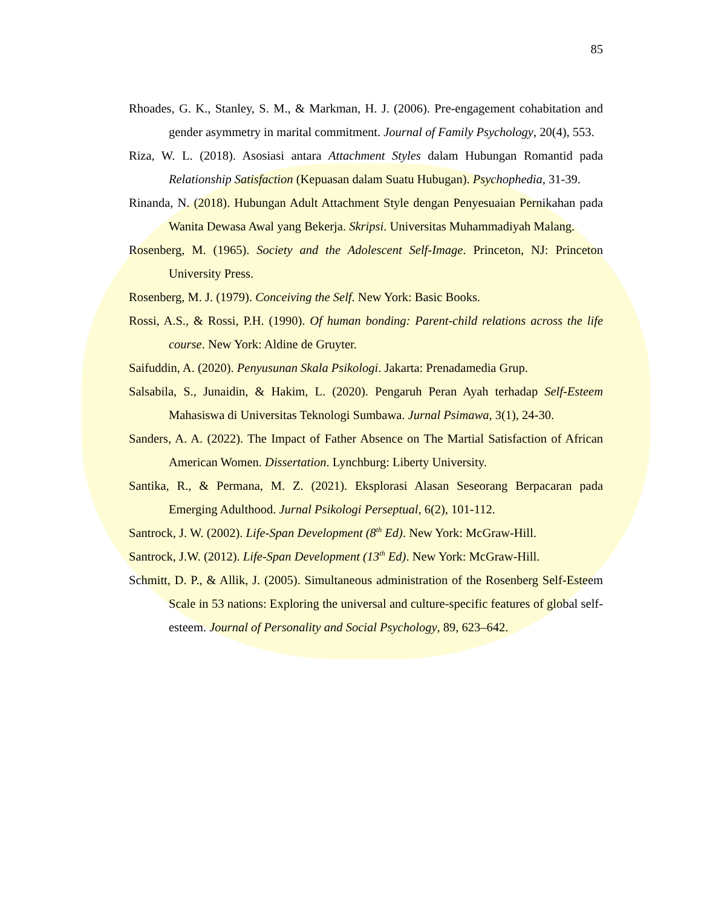85
Rhoades, G. K., Stanley, S. M., & Markman, H. J. (2006). Pre-engagement cohabitation and gender asymmetry in marital commitment. Journal of Family Psychology, 20(4), 553.
Riza, W. L. (2018). Asosiasi antara Attachment Styles dalam Hubungan Romantid pada Relationship Satisfaction (Kepuasan dalam Suatu Hubugan). Psychophedia, 31-39.
Rinanda, N. (2018). Hubungan Adult Attachment Style dengan Penyesuaian Pernikahan pada Wanita Dewasa Awal yang Bekerja. Skripsi. Universitas Muhammadiyah Malang.
Rosenberg, M. (1965). Society and the Adolescent Self-Image. Princeton, NJ: Princeton University Press.
Rosenberg, M. J. (1979). Conceiving the Self. New York: Basic Books.
Rossi, A.S., & Rossi, P.H. (1990). Of human bonding: Parent-child relations across the life course. New York: Aldine de Gruyter.
Saifuddin, A. (2020). Penyusunan Skala Psikologi. Jakarta: Prenadamedia Grup.
Salsabila, S., Junaidin, & Hakim, L. (2020). Pengaruh Peran Ayah terhadap Self-Esteem Mahasiswa di Universitas Teknologi Sumbawa. Jurnal Psimawa, 3(1), 24-30.
Sanders, A. A. (2022). The Impact of Father Absence on The Martial Satisfaction of African American Women. Dissertation. Lynchburg: Liberty University.
Santika, R., & Permana, M. Z. (2021). Eksplorasi Alasan Seseorang Berpacaran pada Emerging Adulthood. Jurnal Psikologi Perseptual, 6(2), 101-112.
Santrock, J. W. (2002). Life-Span Development (8<sup>th</sup> Ed). New York: McGraw-Hill.
Santrock, J.W. (2012). Life-Span Development (13<sup>th</sup> Ed). New York: McGraw-Hill.
Schmitt, D. P., & Allik, J. (2005). Simultaneous administration of the Rosenberg Self-Esteem Scale in 53 nations: Exploring the universal and culture-specific features of global self-esteem. Journal of Personality and Social Psychology, 89, 623–642.